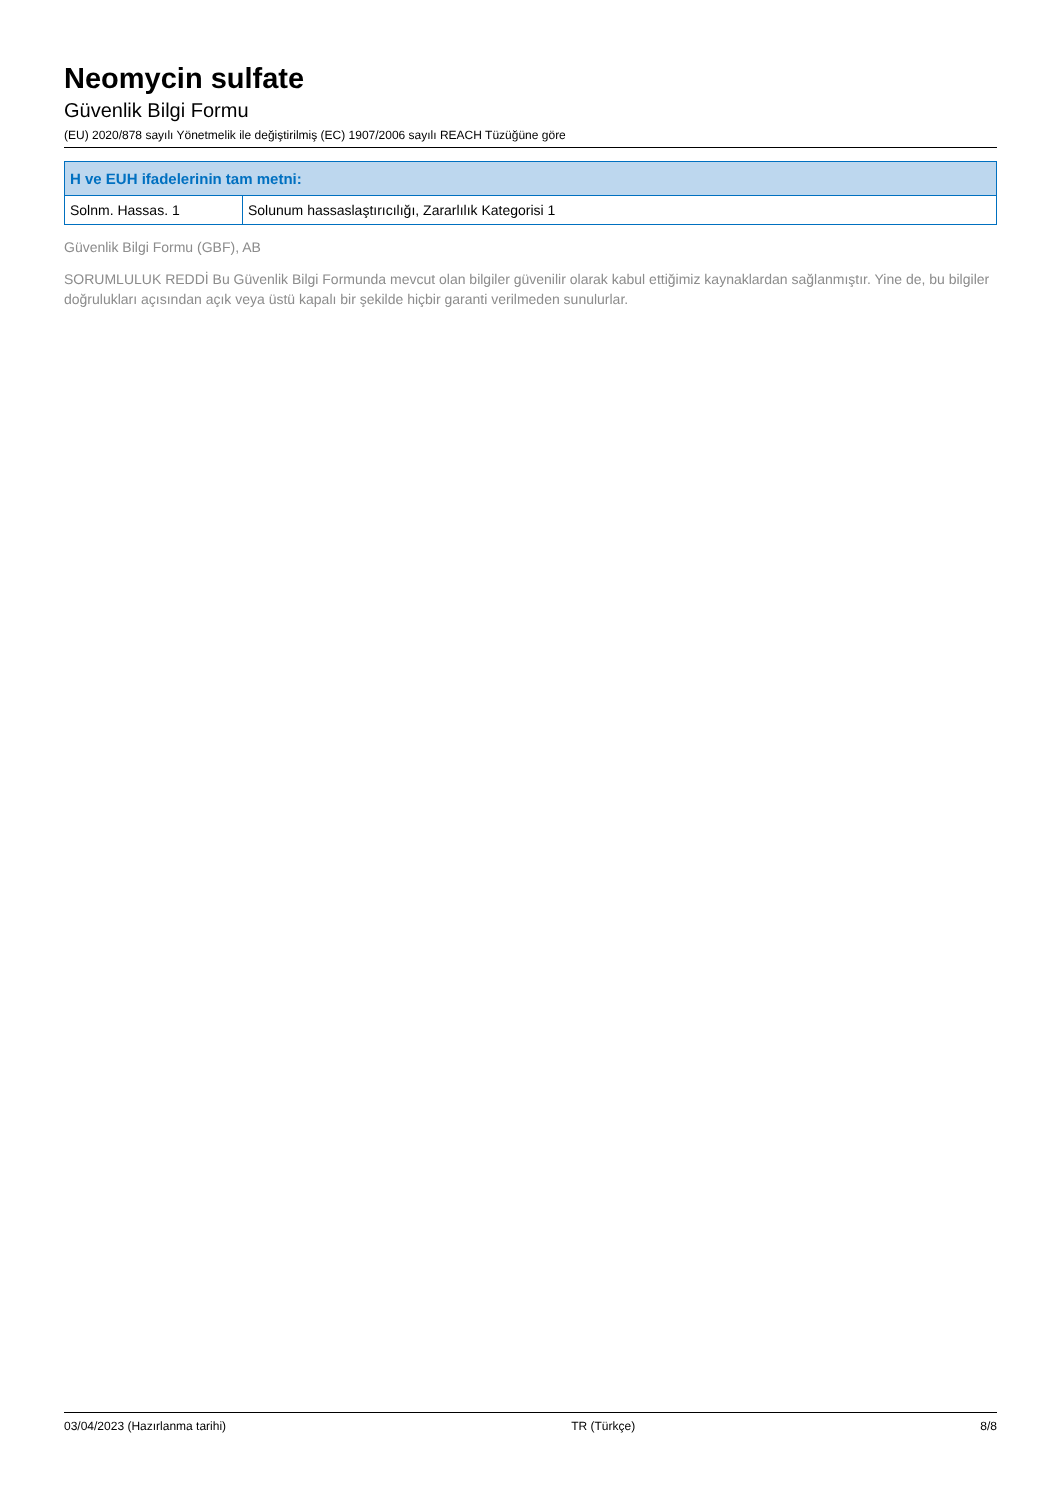Neomycin sulfate
Güvenlik Bilgi Formu
(EU) 2020/878 sayılı Yönetmelik ile değiştirilmiş (EC) 1907/2006 sayılı REACH Tüzüğüne göre
| H ve EUH ifadelerinin tam metni: | |
| --- | --- |
| Solnm. Hassas. 1 | Solunum hassaslaştırıcılığı, Zararlılık Kategorisi 1 |
Güvenlik Bilgi Formu (GBF), AB
SORUMLULUK REDDİ Bu Güvenlik Bilgi Formunda mevcut olan bilgiler güvenilir olarak kabul ettiğimiz kaynaklardan sağlanmıştır. Yine de, bu bilgiler doğrulukları açısından açık veya üstü kapalı bir şekilde hiçbir garanti verilmeden sunulurlar.
03/04/2023 (Hazırlanma tarihi) TR (Türkçe) 8/8